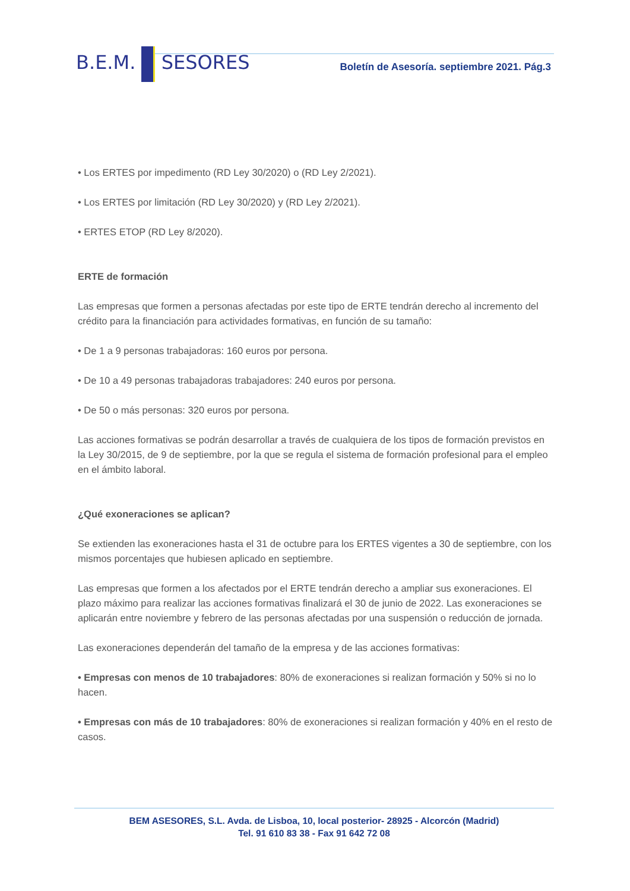B.E.M. SESORES
Boletín de Asesoría. septiembre 2021. Pág.3
• Los ERTES por impedimento (RD Ley 30/2020) o (RD Ley 2/2021).
• Los ERTES por limitación (RD Ley 30/2020) y (RD Ley 2/2021).
• ERTES ETOP (RD Ley 8/2020).
ERTE de formación
Las empresas que formen a personas afectadas por este tipo de ERTE tendrán derecho al incremento del crédito para la financiación para actividades formativas, en función de su tamaño:
• De 1 a 9 personas trabajadoras: 160 euros por persona.
• De 10 a 49 personas trabajadoras trabajadores: 240 euros por persona.
• De 50 o más personas: 320 euros por persona.
Las acciones formativas se podrán desarrollar a través de cualquiera de los tipos de formación previstos en la Ley 30/2015, de 9 de septiembre, por la que se regula el sistema de formación profesional para el empleo en el ámbito laboral.
¿Qué exoneraciones se aplican?
Se extienden las exoneraciones hasta el 31 de octubre para los ERTES vigentes a 30 de septiembre, con los mismos porcentajes que hubiesen aplicado en septiembre.
Las empresas que formen a los afectados por el ERTE tendrán derecho a ampliar sus exoneraciones. El plazo máximo para realizar las acciones formativas finalizará el 30 de junio de 2022. Las exoneraciones se aplicarán entre noviembre y febrero de las personas afectadas por una suspensión o reducción de jornada.
Las exoneraciones dependerán del tamaño de la empresa y de las acciones formativas:
• Empresas con menos de 10 trabajadores: 80% de exoneraciones si realizan formación y 50% si no lo hacen.
• Empresas con más de 10 trabajadores: 80% de exoneraciones si realizan formación y 40% en el resto de casos.
BEM ASESORES, S.L. Avda. de Lisboa, 10, local posterior- 28925 - Alcorcón (Madrid)
Tel. 91 610 83 38 - Fax 91 642 72 08